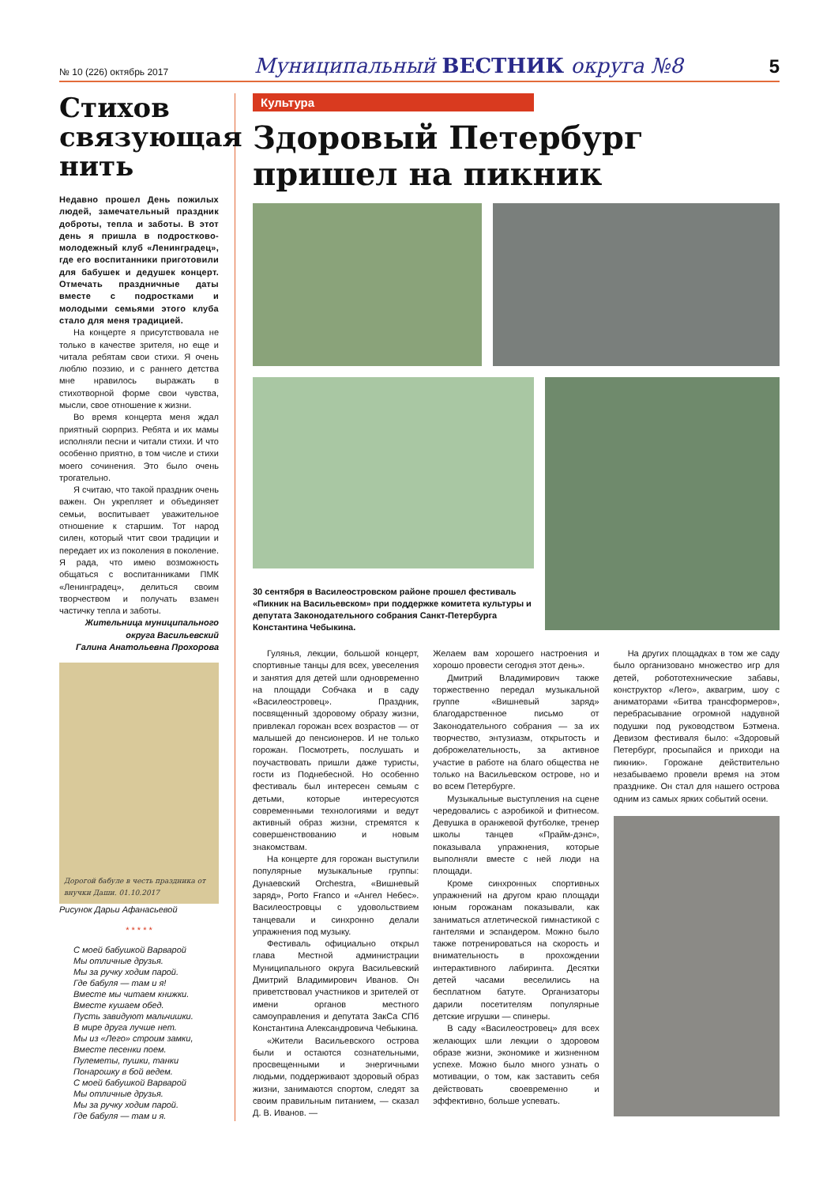№ 10 (226) октябрь 2017 Муниципальный ВЕСТНИК округа №8 5
Стихов связующая нить
Недавно прошел День пожилых людей, замечательный праздник доброты, тепла и заботы. В этот день я пришла в подростково-молодежный клуб «Ленинградец», где его воспитанники приготовили для бабушек и дедушек концерт. Отмечать праздничные даты вместе с подростками и молодыми семьями этого клуба стало для меня традицией.
На концерте я присутствовала не только в качестве зрителя, но еще и читала ребятам свои стихи. Я очень люблю поэзию, и с раннего детства мне нравилось выражать в стихотворной форме свои чувства, мысли, свое отношение к жизни.
Во время концерта меня ждал приятный сюрприз. Ребята и их мамы исполняли песни и читали стихи. И что особенно приятно, в том числе и стихи моего сочинения. Это было очень трогательно.
Я считаю, что такой праздник очень важен. Он укрепляет и объединяет семьи, воспитывает уважительное отношение к старшим. Тот народ силен, который чтит свои традиции и передает их из поколения в поколение. Я рада, что имею возможность общаться с воспитанниками ПМК «Ленинградец», делиться своим творчеством и получать взамен частичку тепла и заботы.
Жительница муниципального округа Васильевский
Галина Анатольевна Прохорова
Дорогой бабуле в честь праздника от внучки Даши. 01.10.2017
Рисунок Дарьи Афанасьевой
* * * * *
С моей бабушкой Варварой
Мы отличные друзья.
Мы за ручку ходим парой.
Где бабуля — там и я!
Вместе мы читаем книжки.
Вместе кушаем обед.
Пусть завидуют мальчишки.
В мире друга лучше нет.
Мы из «Лего» строим замки,
Вместе песенки поем.
Пулеметы, пушки, танки
Понарошку в бой ведем.
С моей бабушкой Варварой
Мы отличные друзья.
Мы за ручку ходим парой.
Где бабуля — там и я.
Культура
Здоровый Петербург пришел на пикник
30 сентября в Василеостровском районе прошел фестиваль «Пикник на Васильевском» при поддержке комитета культуры и депутата Законодательного собрания Санкт-Петербурга Константина Чебыкина.
Гулянья, лекции, большой концерт, спортивные танцы для всех, увеселения и занятия для детей шли одновременно на площади Собчака и в саду «Василеостровец». Праздник, посвященный здоровому образу жизни, привлекал горожан всех возрастов — от малышей до пенсионеров. И не только горожан. Посмотреть, послушать и поучаствовать пришли даже туристы, гости из Поднебесной. Но особенно фестиваль был интересен семьям с детьми, которые интересуются современными технологиями и ведут активный образ жизни, стремятся к совершенствованию и новым знакомствам.
На концерте для горожан выступили популярные музыкальные группы: Дунаевский Orchestra, «Вишневый заряд», Porto Franco и «Ангел Небес». Василеостровцы с удовольствием танцевали и синхронно делали упражнения под музыку.
Фестиваль официально открыл глава Местной администрации Муниципального округа Васильевский Дмитрий Владимирович Иванов. Он приветствовал участников и зрителей от имени органов местного самоуправления и депутата ЗакСа СПб Константина Александровича Чебыкина.
«Жители Васильевского острова были и остаются сознательными, просвещенными и энергичными людьми, поддерживают здоровый образ жизни, занимаются спортом, следят за своим правильным питанием, — сказал Д. В. Иванов. —
Желаем вам хорошего настроения и хорошо провести сегодня этот день».
Дмитрий Владимирович также торжественно передал музыкальной группе «Вишневый заряд» благодарственное письмо от Законодательного собрания — за их творчество, энтузиазм, открытость и доброжелательность, за активное участие в работе на благо общества не только на Васильевском острове, но и во всем Петербурге.
Музыкальные выступления на сцене чередовались с аэробикой и фитнесом. Девушка в оранжевой футболке, тренер школы танцев «Прайм-дэнс», показывала упражнения, которые выполняли вместе с ней люди на площади.
Кроме синхронных спортивных упражнений на другом краю площади юным горожанам показывали, как заниматься атлетической гимнастикой с гантелями и эспандером. Можно было также потренироваться на скорость и внимательность в прохождении интерактивного лабиринта. Десятки детей часами веселились на бесплатном батуте. Организаторы дарили посетителям популярные детские игрушки — спинеры.
В саду «Василеостровец» для всех желающих шли лекции о здоровом образе жизни, экономике и жизненном успехе. Можно было много узнать о мотивации, о том, как заставить себя действовать своевременно и эффективно, больше успевать.
На других площадках в том же саду было организовано множество игр для детей, робототехнические забавы, конструктор «Лего», аквагрим, шоу с аниматорами «Битва трансформеров», перебрасывание огромной надувной подушки под руководством Бэтмена. Девизом фестиваля было: «Здоровый Петербург, просыпайся и приходи на пикник». Горожане действительно незабываемо провели время на этом празднике. Он стал для нашего острова одним из самых ярких событий осени.